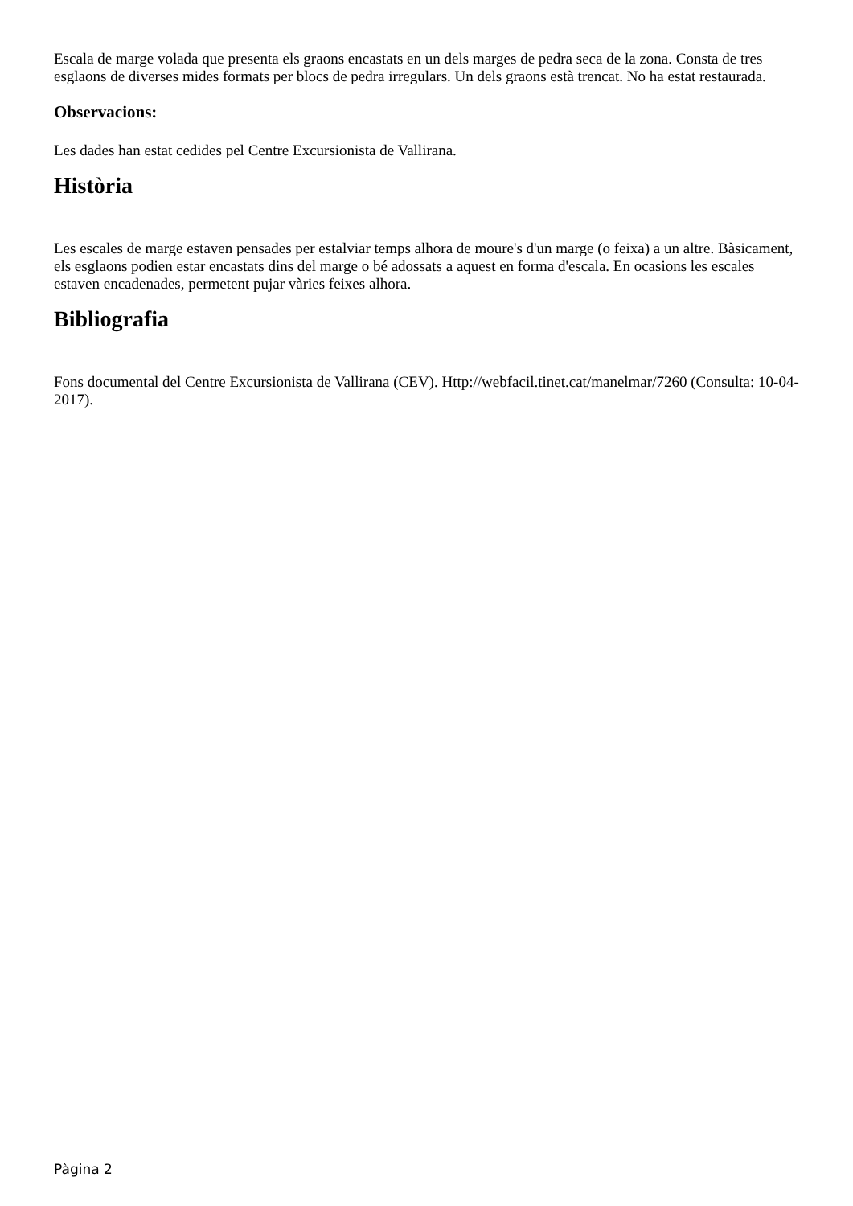Escala de marge volada que presenta els graons encastats en un dels marges de pedra seca de la zona. Consta de tres esglaons de diverses mides formats per blocs de pedra irregulars. Un dels graons està trencat. No ha estat restaurada.
Observacions:
Les dades han estat cedides pel Centre Excursionista de Vallirana.
Història
Les escales de marge estaven pensades per estalviar temps alhora de moure's d'un marge (o feixa) a un altre. Bàsicament, els esglaons podien estar encastats dins del marge o bé adossats a aquest en forma d'escala. En ocasions les escales estaven encadenades, permetent pujar vàries feixes alhora.
Bibliografia
Fons documental del Centre Excursionista de Vallirana (CEV). Http://webfacil.tinet.cat/manelmar/7260 (Consulta: 10-04-2017).
Pàgina 2